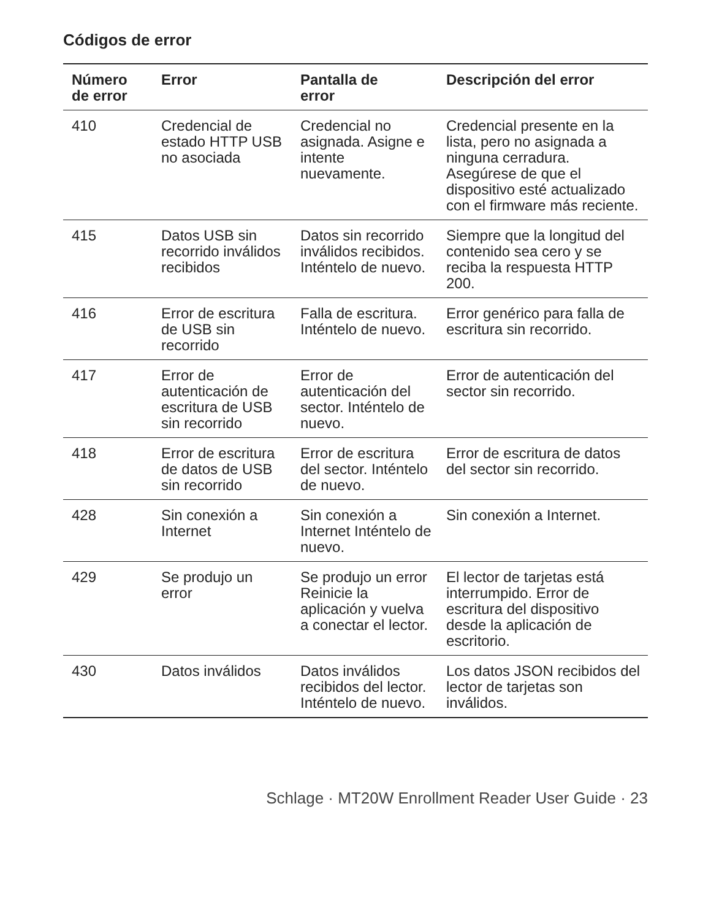Códigos de error
| Número de error | Error | Pantalla de error | Descripción del error |
| --- | --- | --- | --- |
| 410 | Credencial de estado HTTP USB no asociada | Credencial no asignada. Asigne e intente nuevamente. | Credencial presente en la lista, pero no asignada a ninguna cerradura. Asegúrese de que el dispositivo esté actualizado con el firmware más reciente. |
| 415 | Datos USB sin recorrido inválidos recibidos | Datos sin recorrido inválidos recibidos. Inténtelo de nuevo. | Siempre que la longitud del contenido sea cero y se reciba la respuesta HTTP 200. |
| 416 | Error de escritura de USB sin recorrido | Falla de escritura. Inténtelo de nuevo. | Error genérico para falla de escritura sin recorrido. |
| 417 | Error de autenticación de escritura de USB sin recorrido | Error de autenticación del sector. Inténtelo de nuevo. | Error de autenticación del sector sin recorrido. |
| 418 | Error de escritura de datos de USB sin recorrido | Error de escritura del sector. Inténtelo de nuevo. | Error de escritura de datos del sector sin recorrido. |
| 428 | Sin conexión a Internet | Sin conexión a Internet Inténtelo de nuevo. | Sin conexión a Internet. |
| 429 | Se produjo un error | Se produjo un error Reinicie la aplicación y vuelva a conectar el lector. | El lector de tarjetas está interrumpido. Error de escritura del dispositivo desde la aplicación de escritorio. |
| 430 | Datos inválidos | Datos inválidos recibidos del lector. Inténtelo de nuevo. | Los datos JSON recibidos del lector de tarjetas son inválidos. |
Schlage · MT20W Enrollment Reader User Guide · 23